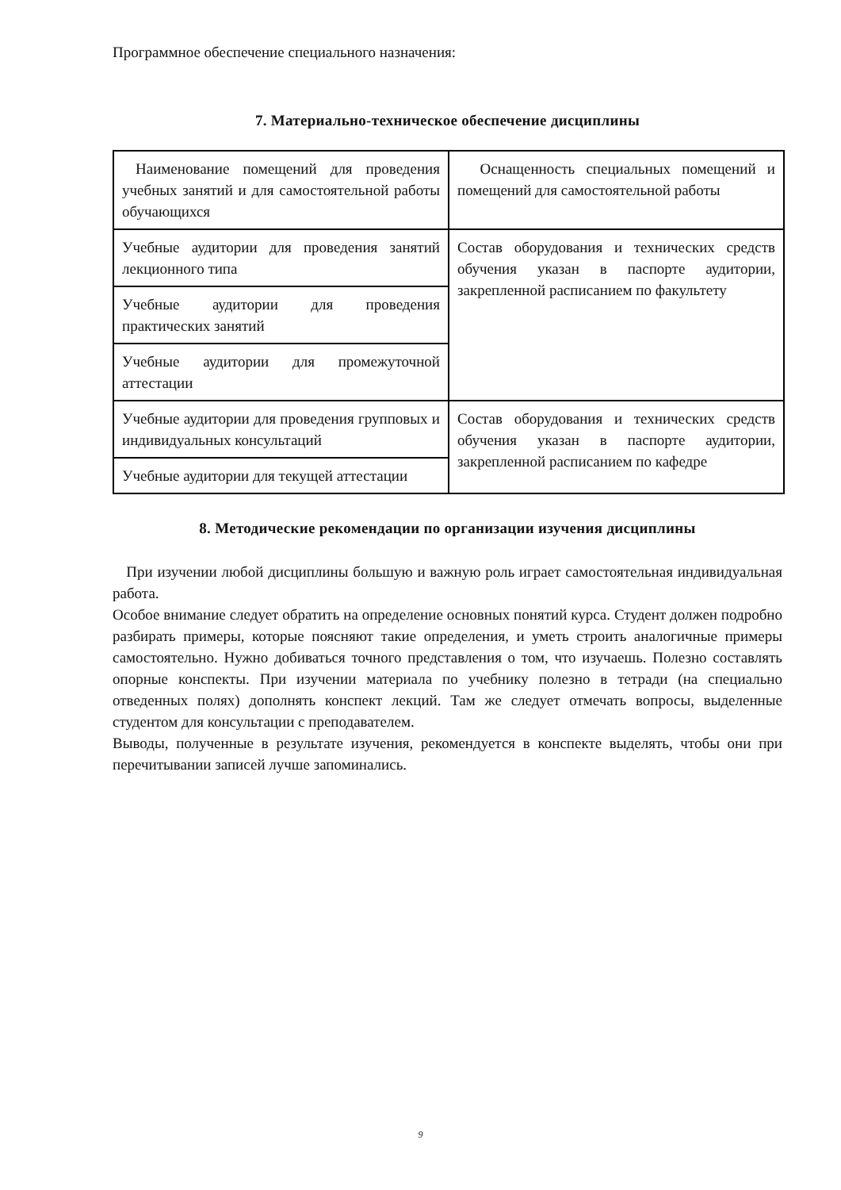Программное обеспечение специального назначения:
7. Материально-техническое обеспечение дисциплины
| Наименование помещений для проведения учебных занятий и для самостоятельной работы обучающихся | Оснащенность специальных помещений и помещений для самостоятельной работы |
| Учебные аудитории для проведения занятий лекционного типа | Состав оборудования и технических средств обучения указан в паспорте аудитории, закрепленной расписанием по факультету |
| Учебные аудитории для проведения практических занятий | |
| Учебные аудитории для промежуточной аттестации | |
| Учебные аудитории для проведения групповых и индивидуальных консультаций | Состав оборудования и технических средств обучения указан в паспорте аудитории, закрепленной расписанием по кафедре |
| Учебные аудитории для текущей аттестации | |
8. Методические рекомендации по организации изучения дисциплины
При изучении любой дисциплины большую и важную роль играет самостоятельная индивидуальная работа.
Особое внимание следует обратить на определение основных понятий курса. Студент должен подробно разбирать примеры, которые поясняют такие определения, и уметь строить аналогичные примеры самостоятельно. Нужно добиваться точного представления о том, что изучаешь. Полезно составлять опорные конспекты. При изучении материала по учебнику полезно в тетради (на специально отведенных полях) дополнять конспект лекций. Там же следует отмечать вопросы, выделенные студентом для консультации с преподавателем.
Выводы, полученные в результате изучения, рекомендуется в конспекте выделять, чтобы они при перечитывании записей лучше запоминались.
9